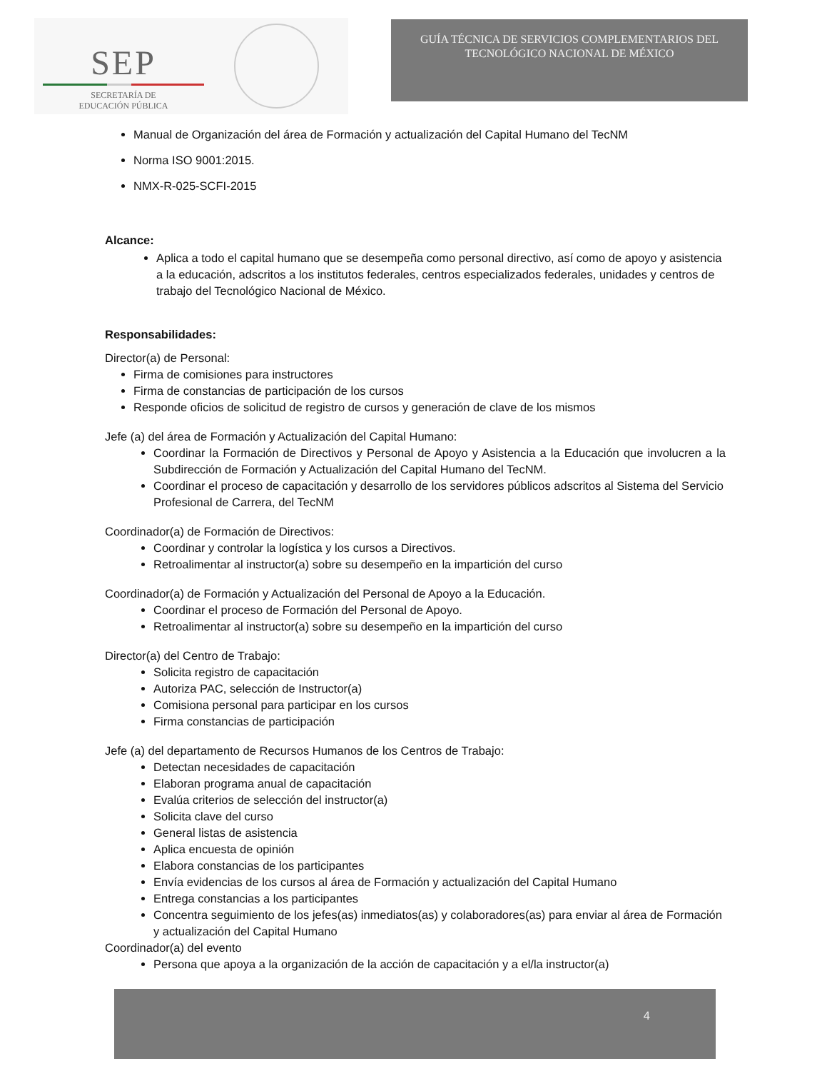SEP
SECRETARÍA DE
EDUCACIÓN PÚBLICA
GUÍA TÉCNICA DE SERVICIOS COMPLEMENTARIOS DEL
TECNOLÓGICO NACIONAL DE MÉXICO
Manual de Organización del área de Formación y actualización del Capital Humano del TecNM
Norma ISO 9001:2015.
NMX-R-025-SCFI-2015
Alcance:
Aplica a todo el capital humano que se desempeña como personal directivo, así como de apoyo y asistencia a la educación, adscritos a los institutos federales, centros especializados federales, unidades y centros de trabajo del Tecnológico Nacional de México.
Responsabilidades:
Director(a) de Personal:
Firma de comisiones para instructores
Firma de constancias de participación de los cursos
Responde oficios de solicitud de registro de cursos y generación de clave de los mismos
Jefe (a) del área de Formación y Actualización del Capital Humano:
Coordinar la Formación de Directivos y Personal de Apoyo y Asistencia a la Educación que involucren a la Subdirección de Formación y Actualización del Capital Humano del TecNM.
Coordinar el proceso de capacitación y desarrollo de los servidores públicos adscritos al Sistema del Servicio Profesional de Carrera, del TecNM
Coordinador(a) de Formación de Directivos:
Coordinar y controlar la logística y los cursos a Directivos.
Retroalimentar al instructor(a) sobre su desempeño en la impartición del curso
Coordinador(a) de Formación y Actualización del Personal de Apoyo a la Educación.
Coordinar el proceso de Formación del Personal de Apoyo.
Retroalimentar al instructor(a) sobre su desempeño en la impartición del curso
Director(a) del Centro de Trabajo:
Solicita registro de capacitación
Autoriza PAC, selección de Instructor(a)
Comisiona personal para participar en los cursos
Firma constancias de participación
Jefe (a) del departamento de Recursos Humanos de los Centros de Trabajo:
Detectan necesidades de capacitación
Elaboran programa anual de capacitación
Evalúa criterios de selección del instructor(a)
Solicita clave del curso
General listas de asistencia
Aplica encuesta de opinión
Elabora constancias de los participantes
Envía evidencias de los cursos al área de Formación y actualización del Capital Humano
Entrega constancias a los participantes
Concentra seguimiento de los jefes(as) inmediatos(as) y colaboradores(as) para enviar al área de Formación y actualización del Capital Humano
Coordinador(a) del evento
Persona que apoya a la organización de la acción de capacitación y a el/la instructor(a)
4